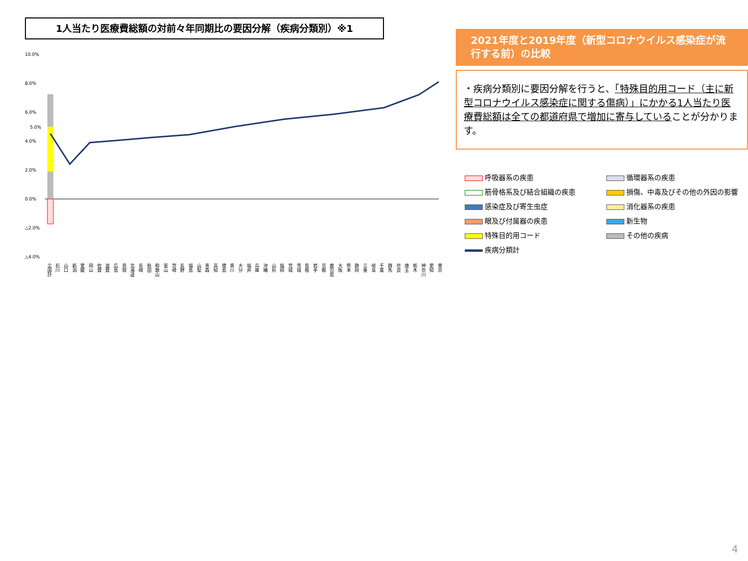1人当たり医療費総額の対前々年同期比の要因分解（疾病分類別）※1
10.0%
8.0%
6.0%
5.0%
4.0%
2.0%
0.0%
△2.0%
△4.0%
全国計 石川 山口 新潟 愛媛 岡山 佐賀 滋賀 広島 鳥取 北海道 長崎 秋田 和歌山 富山 宮崎 長野 福島 山梨 青森 高知 徳島 香川 大分 福井 兵庫 沖縄 山形 福岡 宮城 茨城 島根 岩手 京都 鹿児島 大阪 熊本 静岡 三重 岐阜 千葉 群馬 奈良 埼玉 栃木 神奈川 愛知 東京
2021年度と2019年度（新型コロナウイルス感染症が流行する前）の比較
・疾病分類別に要因分解を行うと、「特殊目的用コード（主に新型コロナウイルス感染症に関する傷病）」にかかる1人当たり医療費総額は全ての都道府県で増加に寄与していることが分かります。
呼吸器系の疾患
循環器系の疾患
筋骨格系及び結合組織の疾患
損傷、中毒及びその他の外因の影響
感染症及び寄生虫症
消化器系の疾患
眼及び付属器の疾患
新生物
特殊目的用コード
その他の疾病
疾病分類計
4